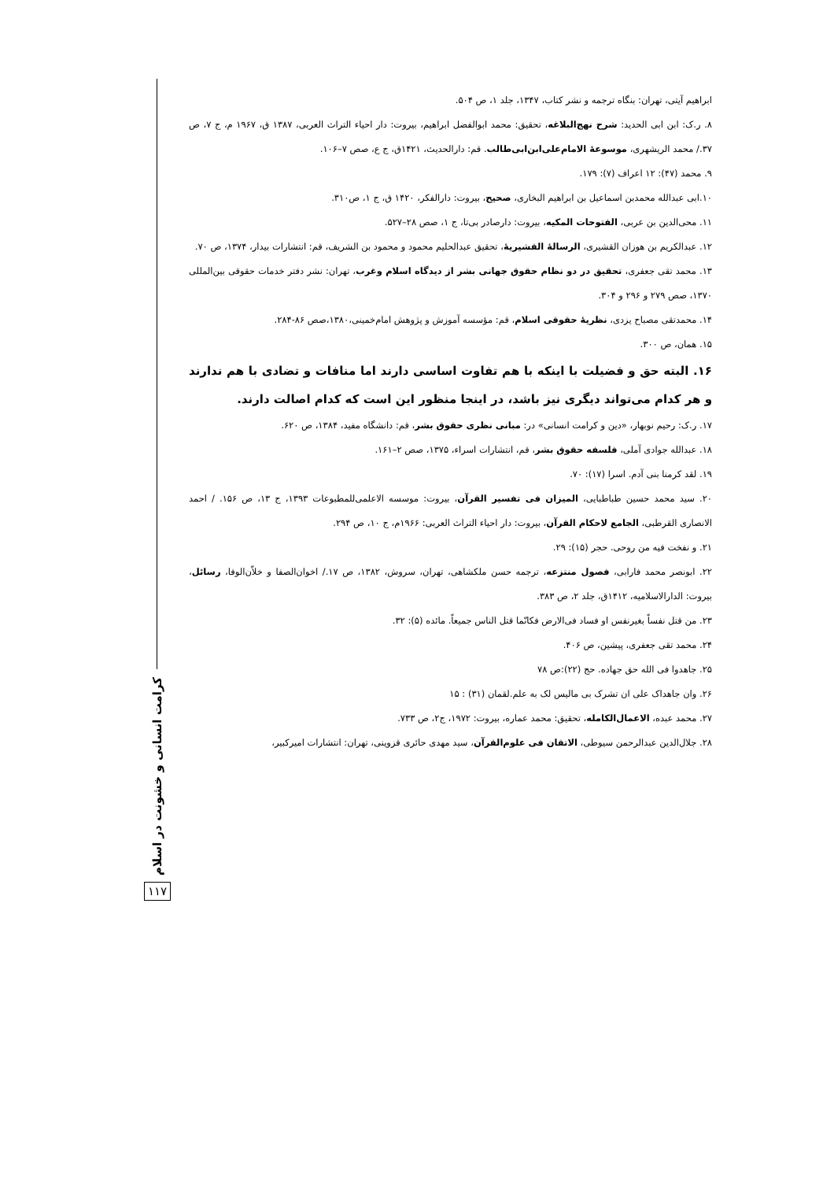ابراهیم آیتی، تهران: بنگاه ترجمه و نشر کتاب، ۱۳۴۷، جلد ۱، ص ۵۰۴.
۸. ر.ک: ابن ابی الحدید: شرح نهج‌البلاغه، تحقیق: محمد ابوالفضل ابراهیم، بیروت: دار احیاء التراث العربی، ۱۳۸۷ ق، ۱۹۶۷ م، ج ۷، ص ۳۷./ محمد الریشهری، موسوعهٔ الامام‌علی‌ابن‌ابی‌طالب. قم: دارالحدیث، ۱۴۲۱ق، ج ع، صص ۷–۱۰۶.
۹. محمد (۴۷): ۱۲ اعراف (۷): ۱۷۹.
۱۰.ابی عبدالله محمدبن اسماعیل بن ابراهیم البخاری، صحیح، بیروت: دارالفکر، ۱۴۲۰ ق، ج ۱، ص۳۱۰.
۱۱. محی‌الدین بن عربی، الفتوحات المکیه، بیروت: دارصادر بی‌تا، ج ۱، صص ۲۸–۵۲۷.
۱۲. عبدالکریم بن هوزان القشیری، الرسالهٔ القشیریهٔ، تحقیق عبدالحلیم محمود و محمود بن الشریف، قم: انتشارات بیدار، ۱۳۷۴، ص ۷۰.
۱۳. محمد تقی جعفری، تحقیق در دو نظام حقوق جهانی بشر از دیدگاه اسلام وغرب، تهران: نشر دفتر خدمات حقوقی بین‌المللی ۱۳۷۰، صص ۲۷۹ و ۲۹۶ و ۳۰۴.
۱۴. محمدتقی مصباح یزدی، نظریهٔ حقوقی اسلام، قم: مؤسسه آموزش و پژوهش امام‌خمینی،۱۳۸۰،صص ۸۶-۲۸۴.
۱۵. همان، ص ۳۰۰.
۱۶. البته حق و فضیلت با اینکه با هم تفاوت اساسی دارند اما منافات و تضادی با هم ندارند و هر کدام می‌تواند دیگری نیز باشد، در اینجا منظور این است که کدام اصالت دارند.
۱۷. ر.ک: رحیم نوبهار، «دین و کرامت انسانی» در: مبانی نظری حقوق بشر، قم: دانشگاه مفید، ۱۳۸۴، ص ۶۲۰.
۱۸. عبدالله جوادی آملی، فلسفه حقوق بشر، قم، انتشارات اسراء، ۱۳۷۵، صص ۲–۱۶۱.
۱۹. لقد کرمنا بنی آدم. اسرا (۱۷): ۷۰.
۲۰. سید محمد حسین طباطبایی، المیزان فی تفسیر القرآن، بیروت: موسسه الاعلمی‌للمطبوعات ۱۳۹۳، ج ۱۳، ص ۱۵۶. / احمد الانصاری القرطبی، الجامع لاحکام القرآن، بیروت: دار احیاء التراث العربی: ۱۹۶۶م، ج ۱۰، ص ۲۹۴.
۲۱. و نفخت فیه من روحی. حجر (۱۵): ۲۹.
۲۲. ابونصر محمد فارابی، فصول منتزعه، ترجمه حسن ملکشاهی، تهران، سروش، ۱۳۸۲، ص ۱۷./ اخوان‌الصفا و خلاّن‌الوفا، رسائل، بیروت: الدارالاسلامیه، ۱۴۱۲ق، جلد ۲، ص ۳۸۳.
۲۳. من قتل نفساً بغیرنفس او فساد فی‌الارض فکانّما قتل الناس جمیعاً. مائده (۵): ۳۲.
۲۴. محمد تقی جعفری، پیشین، ص ۴۰۶.
۲۵. جاهدوا فی الله حق جهاده. حج (۲۲):ص ۷۸
۲۶. وان جاهداک علی ان تشرک بی مالیس لک به علم.لقمان (۳۱) : ۱۵
۲۷. محمد عبده، الاعمال‌الکامله، تحقیق: محمد عماره، بیروت: ۱۹۷۲، ج۲، ص ۷۳۳.
۲۸. جلال‌الدین عبدالرحمن سیوطی، الاتقان فی علوم‌القرآن، سید مهدی حائری قزوینی، تهران: انتشارات امیرکبیر،
کرامت انسانی و خشونت در اسلام
۱۱۷